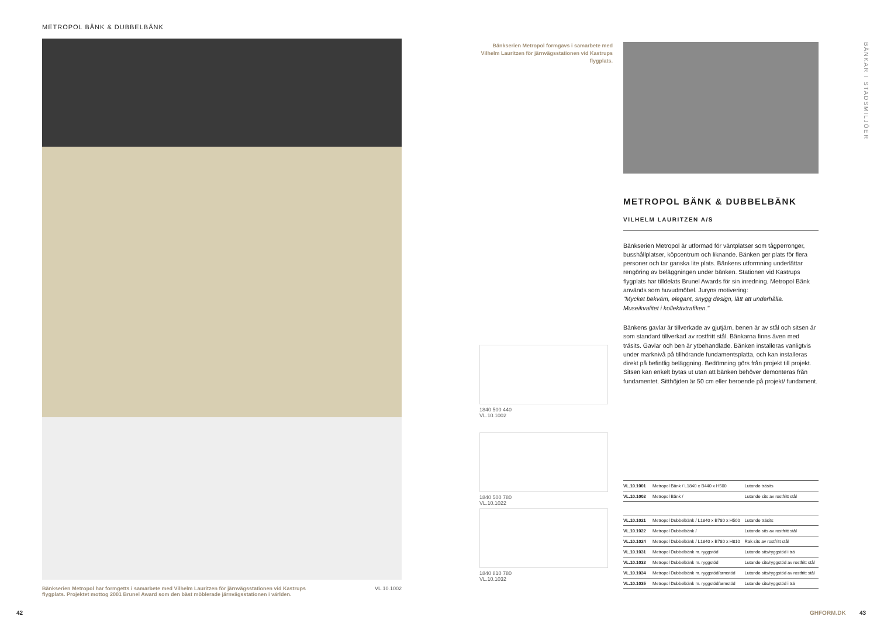METROPOL BÄNK & DUBBELBÄNK
Bänkserien Metropol har formgetts i samarbete med Vilhelm Lauritzen för järnvägsstationen vid Kastrups
flygplats. Projektet mottog 2001 Brunel Award som den bäst möblerade järnvägsstationen i världen. VL.10.1002
Bänkserien Metropol formgavs i samarbete med Vilhelm Lauritzen för järnvägsstationen vid Kastrups flygplats.
1840 500 440
VL.10.1002
1840 500 780
VL.10.1022
1840 810 780
VL.10.1032
METROPOL BÄNK & DUBBELBÄNK
VILHELM LAURITZEN A/S
Bänkserien Metropol är utformad för väntplatser som tågperronger, busshållplatser, köpcentrum och liknande. Bänken ger plats för flera personer och tar ganska lite plats. Bänkens utformning underlättar rengöring av beläggningen under bänken. Stationen vid Kastrups flygplats har tilldelats Brunel Awards för sin inredning. Metropol Bänk används som huvudmöbel. Juryns motivering:
"Mycket bekväm, elegant, snygg design, lätt att underhålla. Museikvalitet i kollektivtrafiken."
Bänkens gavlar är tillverkade av gjutjärn, benen är av stål och sitsen är som standard tillverkad av rostfritt stål. Bänkarna finns även med träsits. Gavlar och ben är ytbehandlade. Bänken installeras vanligtvis under marknivå på tillhörande fundamentsplatta, och kan installeras direkt på befintlig beläggning. Bedömning görs från projekt till projekt. Sitsen kan enkelt bytas ut utan att bänken behöver demonteras från fundamentet. Sitthöjden är 50 cm eller beroende på projekt/ fundament.
| VL.10.1001 | Metropol Bänk / L1840 x B440 x H500 | Lutande träsits |
| VL.10.1002 | Metropol Bänk / | Lutande sits av rostfritt stål |
| VL.10.1021 | Metropol Dubbelbänk / L1840 x B780 x H500 | Lutande träsits |
| VL.10.1022 | Metropol Dubbelbänk / | Lutande sits av rostfritt stål |
| VL.10.1024 | Metropol Dubbelbänk / L1840 x B780 x H810 | Rak sits av rostfritt stål |
| VL.10.1031 | Metropol Dubbelbänk m. ryggstöd | Lutande sits/ryggstöd i trä |
| VL.10.1032 | Metropol Dubbelbänk m. ryggstöd | Lutande sits/ryggstöd av rostfritt stål |
| VL.10.1034 | Metropol Dubbelbänk m. ryggstöd/armstöd | Lutande sits/ryggstöd av rostfritt stål |
| VL.10.1035 | Metropol Dubbelbänk m. ryggstöd/armstöd | Lutande sits/ryggstöd i trä |
BÄNKAR I STADSMILJÖER
42 GHFORM.DK 43